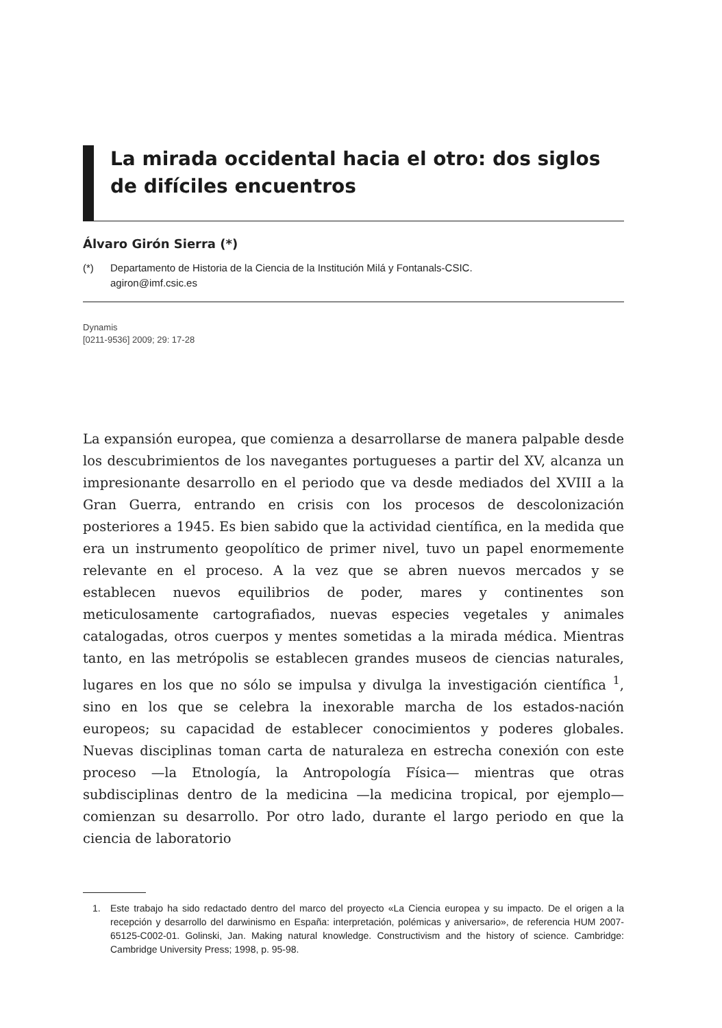La mirada occidental hacia el otro: dos siglos de difíciles encuentros
Álvaro Girón Sierra (*)
(*) Departamento de Historia de la Ciencia de la Institución Milá y Fontanals-CSIC.
agiron@imf.csic.es
Dynamis
[0211-9536] 2009; 29: 17-28
La expansión europea, que comienza a desarrollarse de manera palpable desde los descubrimientos de los navegantes portugueses a partir del XV, alcanza un impresionante desarrollo en el periodo que va desde mediados del XVIII a la Gran Guerra, entrando en crisis con los procesos de descolonización posteriores a 1945. Es bien sabido que la actividad científica, en la medida que era un instrumento geopolítico de primer nivel, tuvo un papel enormemente relevante en el proceso. A la vez que se abren nuevos mercados y se establecen nuevos equilibrios de poder, mares y continentes son meticulosamente cartografiados, nuevas especies vegetales y animales catalogadas, otros cuerpos y mentes sometidas a la mirada médica. Mientras tanto, en las metrópolis se establecen grandes museos de ciencias naturales, lugares en los que no sólo se impulsa y divulga la investigación científica <sup>1</sup>, sino en los que se celebra la inexorable marcha de los estados-nación europeos; su capacidad de establecer conocimientos y poderes globales. Nuevas disciplinas toman carta de naturaleza en estrecha conexión con este proceso —la Etnología, la Antropología Física— mientras que otras subdisciplinas dentro de la medicina —la medicina tropical, por ejemplo— comienzan su desarrollo. Por otro lado, durante el largo periodo en que la ciencia de laboratorio
1. Este trabajo ha sido redactado dentro del marco del proyecto «La Ciencia europea y su impacto. De el origen a la recepción y desarrollo del darwinismo en España: interpretación, polémicas y aniversario», de referencia HUM 2007-65125-C002-01. Golinski, Jan. Making natural knowledge. Constructivism and the history of science. Cambridge: Cambridge University Press; 1998, p. 95-98.